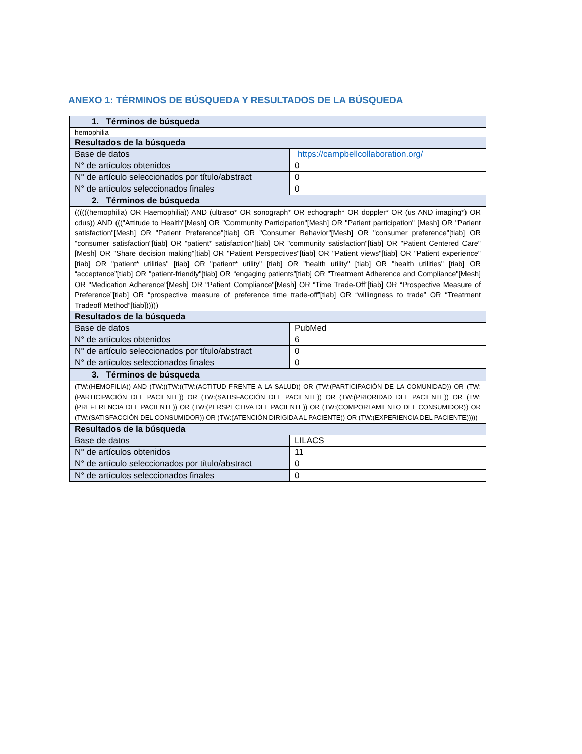ANEXO 1: TÉRMINOS DE BÚSQUEDA Y RESULTADOS DE LA BÚSQUEDA
| 1. Términos de búsqueda | |
| --- | --- |
| hemophilia | |
| Resultados de la búsqueda | |
| Base de datos | https://campbellcollaboration.org/ |
| N° de artículos obtenidos | 0 |
| N° de artículo seleccionados por título/abstract | 0 |
| N° de artículos seleccionados finales | 0 |
| 2. Términos de búsqueda | |
| ((((((hemophilia) OR Haemophilia)) AND (ultraso* OR sonograph* OR echograph* OR doppler* OR (us AND imaging*) OR cdus)) AND ((("Attitude to Health"[Mesh] OR "Community Participation"[Mesh] OR "Patient participation" [Mesh] OR "Patient satisfaction"[Mesh] OR "Patient Preference"[tiab] OR "Consumer Behavior"[Mesh] OR "consumer preference"[tiab] OR "consumer satisfaction"[tiab] OR "patient* satisfaction"[tiab] OR "community satisfaction"[tiab] OR "Patient Centered Care"[Mesh] OR "Share decision making"[tiab] OR "Patient Perspectives"[tiab] OR "Patient views"[tiab] OR "Patient experience"[tiab] OR "patient* utilities" [tiab] OR "patient* utility" [tiab] OR "health utility" [tiab] OR "health utilities" [tiab] OR “acceptance”[tiab] OR "patient-friendly"[tiab] OR “engaging patients”[tiab] OR "Treatment Adherence and Compliance"[Mesh] OR "Medication Adherence"[Mesh] OR "Patient Compliance"[Mesh] OR “Time Trade-Off”[tiab] OR “Prospective Measure of Preference”[tiab] OR “prospective measure of preference time trade-off”[tiab] OR “willingness to trade” OR “Treatment Tradeoff Method”[tiab]))))) | |
| Resultados de la búsqueda | |
| Base de datos | PubMed |
| N° de artículos obtenidos | 6 |
| N° de artículo seleccionados por título/abstract | 0 |
| N° de artículos seleccionados finales | 0 |
| 3. Términos de búsqueda | |
| (TW:(HEMOFILIA)) AND (TW:((TW:((TW:(ACTITUD FRENTE A LA SALUD)) OR (TW:(PARTICIPACIÓN DE LA COMUNIDAD)) OR (TW:(PARTICIPACIÓN DEL PACIENTE)) OR (TW:(SATISFACCIÓN DEL PACIENTE)) OR (TW:(PRIORIDAD DEL PACIENTE)) OR (TW:(PREFERENCIA DEL PACIENTE)) OR (TW:(PERSPECTIVA DEL PACIENTE)) OR (TW:(COMPORTAMIENTO DEL CONSUMIDOR)) OR (TW:(SATISFACCIÓN DEL CONSUMIDOR)) OR (TW:(ATENCIÓN DIRIGIDA AL PACIENTE)) OR (TW:(EXPERIENCIA DEL PACIENTE))))) | |
| Resultados de la búsqueda | |
| Base de datos | LILACS |
| N° de artículos obtenidos | 11 |
| N° de artículo seleccionados por título/abstract | 0 |
| N° de artículos seleccionados finales | 0 |